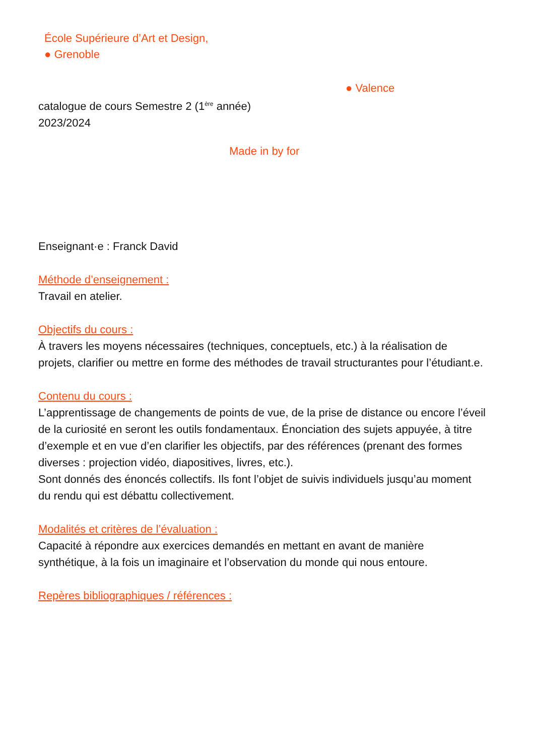École Supérieure d’Art et Design,
● Grenoble
● Valence
catalogue de cours Semestre 2 (1<sup>ère</sup> année)
2023/2024
Made in by for
Enseignant·e : Franck David
Méthode d’enseignement :
Travail en atelier.
Objectifs du cours :
À travers les moyens nécessaires (techniques, conceptuels, etc.) à la réalisation de projets, clarifier ou mettre en forme des méthodes de travail structurantes pour l’étudiant.e.
Contenu du cours :
L’apprentissage de changements de points de vue, de la prise de distance ou encore l’éveil de la curiosité en seront les outils fondamentaux. Énonciation des sujets appuyée, à titre d’exemple et en vue d’en clarifier les objectifs, par des références (prenant des formes diverses : projection vidéo, diapositives, livres, etc.).
Sont donnés des énoncés collectifs. Ils font l’objet de suivis individuels jusqu’au moment du rendu qui est débattu collectivement.
Modalités et critères de l’évaluation :
Capacité à répondre aux exercices demandés en mettant en avant de manière synthétique, à la fois un imaginaire et l’observation du monde qui nous entoure.
Repères bibliographiques / références :